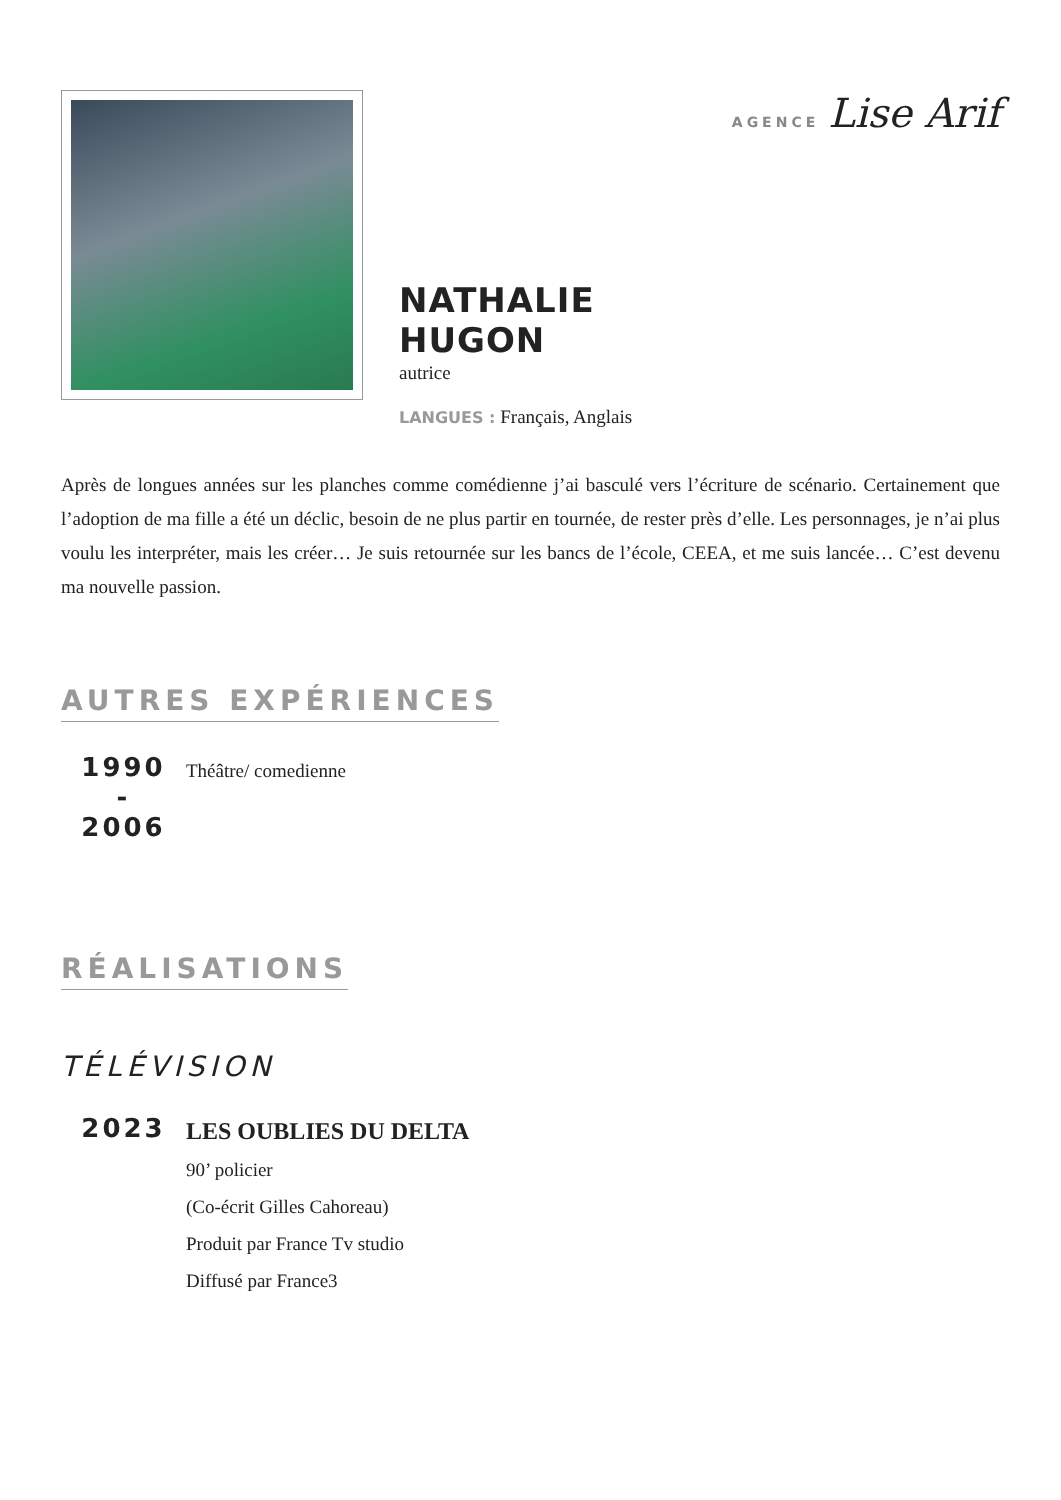NATHALIE HUGON
autrice
LANGUES : Français, Anglais
AGENCE Lise Arif
Après de longues années sur les planches comme comédienne j’ai basculé vers l’écriture de scénario. Certainement que l’adoption de ma fille a été un déclic, besoin de ne plus partir en tournée, de rester près d’elle. Les personnages, je n’ai plus voulu les interpréter, mais les créer… Je suis retournée sur les bancs de l’école, CEEA, et me suis lancée… C’est devenu ma nouvelle passion.
AUTRES EXPÉRIENCES
1990
-
2006
Théâtre/ comedienne
RÉALISATIONS
TÉLÉVISION
2023
LES OUBLIES DU DELTA
90’ policier
(Co-écrit Gilles Cahoreau)
Produit par France Tv studio
Diffusé par France3